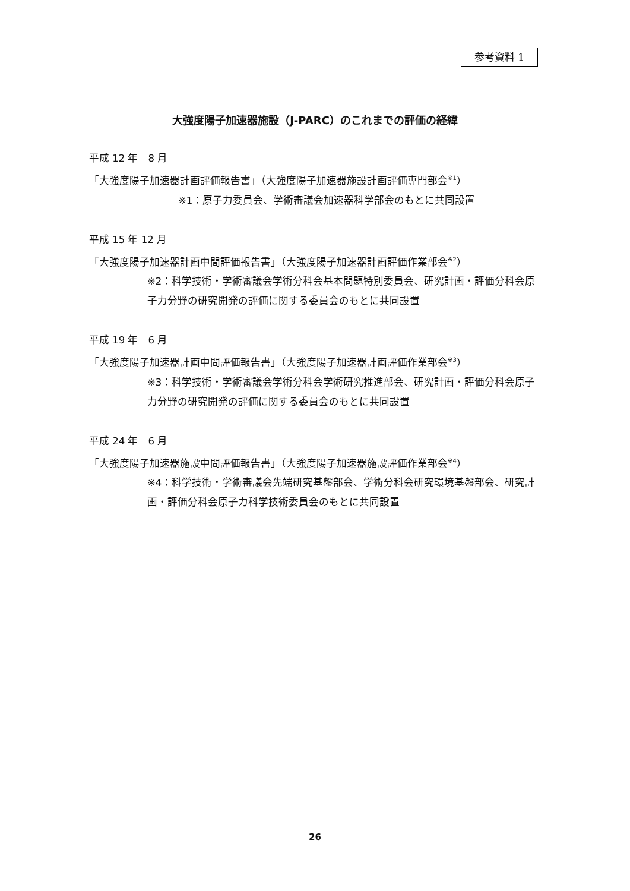参考資料 1
大強度陽子加速器施設（J-PARC）のこれまでの評価の経緯
平成 12 年　8 月
「大強度陽子加速器計画評価報告書」（大強度陽子加速器施設計画評価専門部会<sup>※1</sup>）
※1：原子力委員会、学術審議会加速器科学部会のもとに共同設置
平成 15 年 12 月
「大強度陽子加速器計画中間評価報告書」（大強度陽子加速器計画評価作業部会<sup>※2</sup>）
※2：科学技術・学術審議会学術分科会基本問題特別委員会、研究計画・評価分科会原子力分野の研究開発の評価に関する委員会のもとに共同設置
平成 19 年　6 月
「大強度陽子加速器計画中間評価報告書」（大強度陽子加速器計画評価作業部会<sup>※3</sup>）
※3：科学技術・学術審議会学術分科会学術研究推進部会、研究計画・評価分科会原子力分野の研究開発の評価に関する委員会のもとに共同設置
平成 24 年　6 月
「大強度陽子加速器施設中間評価報告書」（大強度陽子加速器施設評価作業部会<sup>※4</sup>）
※4：科学技術・学術審議会先端研究基盤部会、学術分科会研究環境基盤部会、研究計画・評価分科会原子力科学技術委員会のもとに共同設置
26